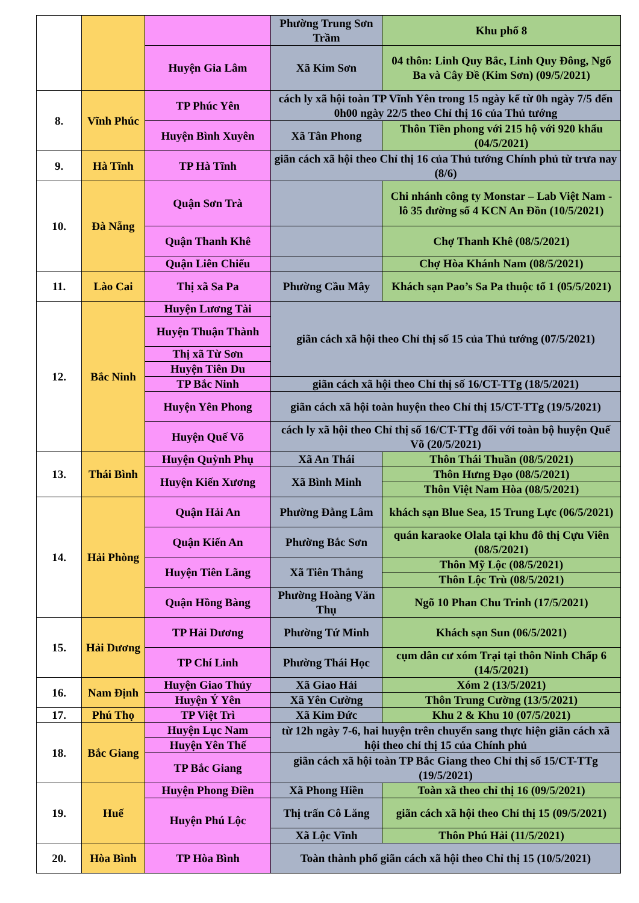| | | | Phường Trung Sơn Trầm | Khu phố 8 |
| | | Huyện Gia Lâm | Xã Kim Sơn | 04 thôn: Linh Quy Bắc, Linh Quy Đông, Ngổ Ba và Cây Đề (Kim Sơn) (09/5/2021) |
| 8. | Vĩnh Phúc | TP Phúc Yên | cách ly xã hội toàn TP Vĩnh Yên trong 15 ngày kể từ 0h ngày 7/5 đến 0h00 ngày 22/5 theo Chỉ thị 16 của Thủ tướng | |
| | | Huyện Bình Xuyên | Xã Tân Phong | Thôn Tiền phong với 215 hộ với 920 khẩu (04/5/2021) |
| 9. | Hà Tĩnh | TP Hà Tĩnh | giãn cách xã hội theo Chỉ thị 16 của Thủ tướng Chính phủ từ trưa nay (8/6) | |
| 10. | Đà Nẵng | Quận Sơn Trà | | Chi nhánh công ty Monstar – Lab Việt Nam - lô 35 đường số 4 KCN An Đồn (10/5/2021) |
| | | Quận Thanh Khê | | Chợ Thanh Khê (08/5/2021) |
| | | Quận Liên Chiểu | | Chợ Hòa Khánh Nam (08/5/2021) |
| 11. | Lào Cai | Thị xã Sa Pa | Phường Cầu Mây | Khách sạn Pao’s Sa Pa thuộc tổ 1 (05/5/2021) |
| 12. | Bắc Ninh | Huyện Lương Tài | giãn cách xã hội theo Chỉ thị số 15 của Thủ tướng (07/5/2021) | |
| | | Huyện Thuận Thành | | |
| | | Thị xã Từ Sơn | | |
| | | Huyện Tiên Du | | |
| | | TP Bắc Ninh | giãn cách xã hội theo Chỉ thị số 16/CT-TTg (18/5/2021) | |
| | | Huyện Yên Phong | giãn cách xã hội toàn huyện theo Chỉ thị 15/CT-TTg (19/5/2021) | |
| | | Huyện Quế Võ | cách ly xã hội theo Chỉ thị số 16/CT-TTg đối với toàn bộ huyện Quế Võ (20/5/2021) | |
| 13. | Thái Bình | Huyện Quỳnh Phụ | Xã An Thái | Thôn Thái Thuần (08/5/2021) |
| | | Huyện Kiến Xương | Xã Bình Minh | Thôn Hưng Đạo (08/5/2021) |
| | | | | Thôn Việt Nam Hòa (08/5/2021) |
| 14. | Hải Phòng | Quận Hải An | Phường Đằng Lâm | khách sạn Blue Sea, 15 Trung Lực (06/5/2021) |
| | | Quận Kiến An | Phường Bắc Sơn | quán karaoke Olala tại khu đô thị Cựu Viên (08/5/2021) |
| | | Huyện Tiên Lãng | Xã Tiên Thắng | Thôn Mỹ Lộc (08/5/2021) |
| | | | | Thôn Lộc Trù (08/5/2021) |
| | | Quận Hồng Bàng | Phường Hoàng Văn Thụ | Ngõ 10 Phan Chu Trinh (17/5/2021) |
| 15. | Hải Dương | TP Hải Dương | Phường Tứ Minh | Khách sạn Sun (06/5/2021) |
| | | TP Chí Linh | Phường Thái Học | cụm dân cư xóm Trại tại thôn Ninh Chấp 6 (14/5/2021) |
| 16. | Nam Định | Huyện Giao Thủy | Xã Giao Hải | Xóm 2 (13/5/2021) |
| | | Huyện Ý Yên | Xã Yên Cường | Thôn Trung Cường (13/5/2021) |
| 17. | Phú Thọ | TP Việt Trì | Xã Kim Đức | Khu 2 & Khu 10 (07/5/2021) |
| 18. | Bắc Giang | Huyện Lục Nam | từ 12h ngày 7-6, hai huyện trên chuyển sang thực hiện giãn cách xã hội theo chỉ thị 15 của Chính phủ | |
| | | Huyện Yên Thế | | |
| | | TP Bắc Giang | giãn cách xã hội toàn TP Bắc Giang theo Chỉ thị số 15/CT-TTg (19/5/2021) | |
| 19. | Huế | Huyện Phong Điền | Xã Phong Hiền | Toàn xã theo chỉ thị 16 (09/5/2021) |
| | | Huyện Phú Lộc | Thị trấn Cô Lăng | giãn cách xã hội theo Chỉ thị 15 (09/5/2021) |
| | | | Xã Lộc Vĩnh | Thôn Phú Hải (11/5/2021) |
| 20. | Hòa Bình | TP Hòa Bình | Toàn thành phố giãn cách xã hội theo Chỉ thị 15 (10/5/2021) | |